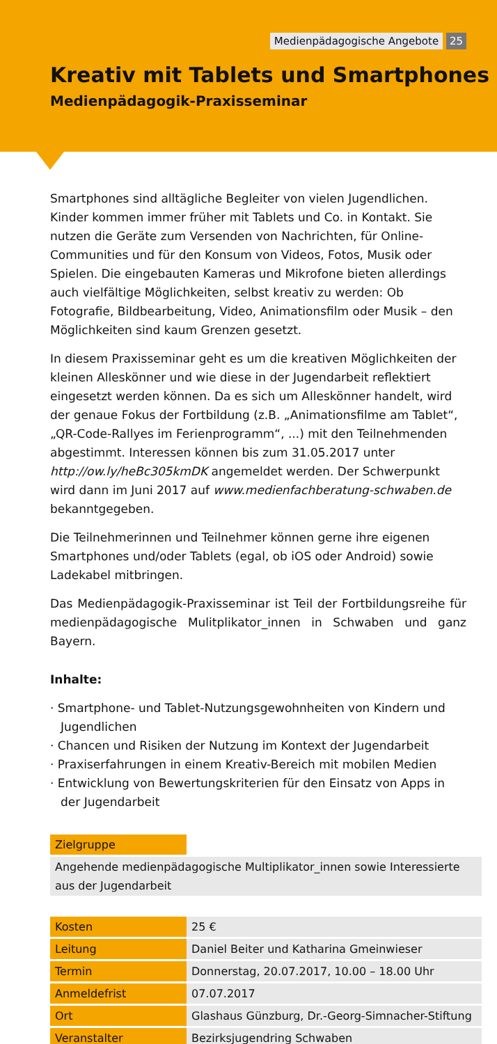Medienpädagogische Angebote 25
Kreativ mit Tablets und Smartphones
Medienpädagogik-Praxisseminar
Smartphones sind alltägliche Begleiter von vielen Jugendlichen. Kinder kommen immer früher mit Tablets und Co. in Kontakt. Sie nutzen die Geräte zum Versenden von Nachrichten, für Online-Communities und für den Konsum von Videos, Fotos, Musik oder Spielen. Die eingebauten Kameras und Mikrofone bieten allerdings auch vielfältige Möglichkeiten, selbst kreativ zu werden: Ob Fotografie, Bildbearbeitung, Video, Animationsfilm oder Musik – den Möglichkeiten sind kaum Grenzen gesetzt.
In diesem Praxisseminar geht es um die kreativen Möglichkeiten der kleinen Alleskönner und wie diese in der Jugendarbeit reflektiert eingesetzt werden können. Da es sich um Alleskönner handelt, wird der genaue Fokus der Fortbildung (z.B. „Animationsfilme am Tablet“, „QR-Code-Rallyes im Ferienprogramm“, ...) mit den Teilnehmenden abgestimmt. Interessen können bis zum 31.05.2017 unter http://ow.ly/heBc305kmDK angemeldet werden. Der Schwerpunkt wird dann im Juni 2017 auf www.medienfachberatung-schwaben.de bekanntgegeben.
Die Teilnehmerinnen und Teilnehmer können gerne ihre eigenen Smartphones und/oder Tablets (egal, ob iOS oder Android) sowie Ladekabel mitbringen.
Das Medienpädagogik-Praxisseminar ist Teil der Fortbildungsreihe für medienpädagogische Mulitplikator_innen in Schwaben und ganz Bayern.
Inhalte:
· Smartphone- und Tablet-Nutzungsgewohnheiten von Kindern und Jugendlichen
· Chancen und Risiken der Nutzung im Kontext der Jugendarbeit
· Praxiserfahrungen in einem Kreativ-Bereich mit mobilen Medien
· Entwicklung von Bewertungskriterien für den Einsatz von Apps in der Jugendarbeit
| Zielgruppe | |
| Angehende medienpädagogische Multiplikator_innen sowie Interessierte aus der Jugendarbeit | |
| Kosten | 25 € |
| Leitung | Daniel Beiter und Katharina Gmeinwieser |
| Termin | Donnerstag, 20.07.2017, 10.00 – 18.00 Uhr |
| Anmeldefrist | 07.07.2017 |
| Ort | Glashaus Günzburg, Dr.-Georg-Simnacher-Stiftung |
| Veranstalter | Bezirksjugendring Schwaben |